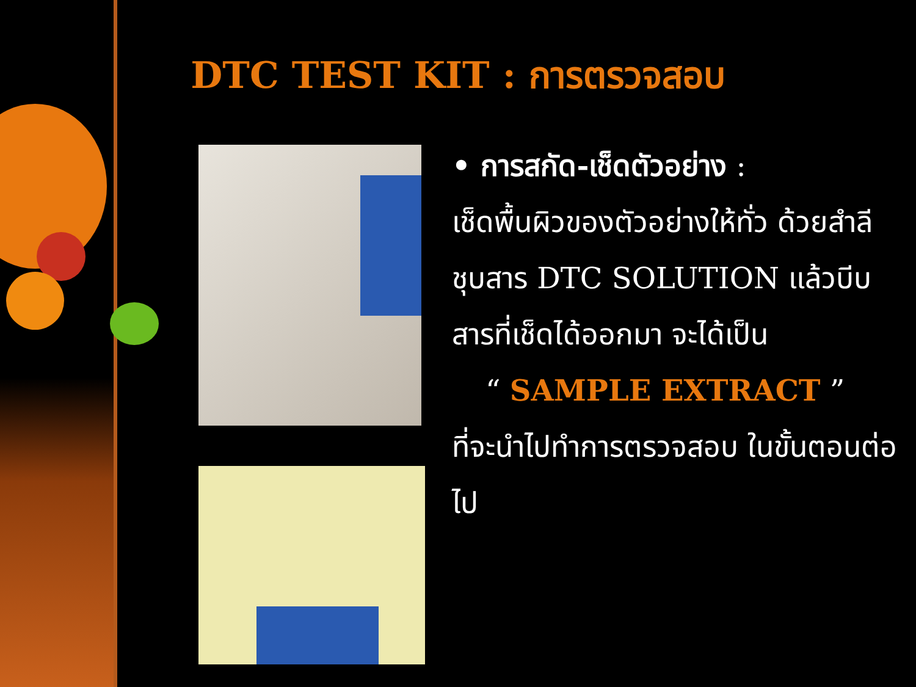DTC TEST KIT : การตรวจสอบ
• การสกัด-เช็ดตัวอย่าง :
เช็ดพื้นผิวของตัวอย่างให้ทั่ว ด้วยสำลีชุบสาร DTC SOLUTION แล้วบีบสารที่เช็ดได้ออกมา จะได้เป็น
“ SAMPLE EXTRACT ”
ที่จะนำไปทำการตรวจสอบ ในขั้นตอนต่อไป